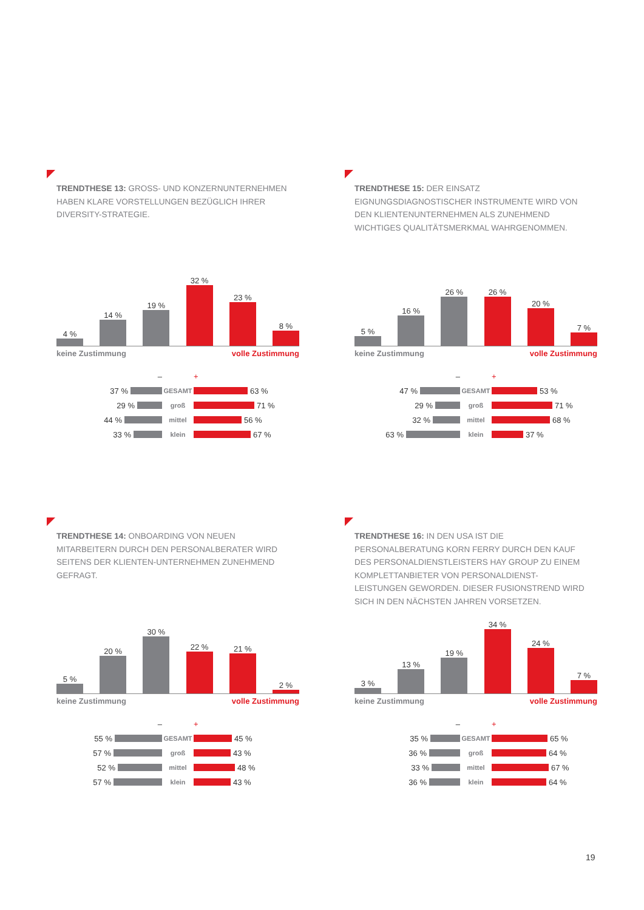TRENDTHESE 13: GROSS- UND KONZERNUNTERNEHMEN HABEN KLARE VORSTELLUNGEN BEZÜGLICH IHRER DIVERSITY-STRATEGIE.
4 %
14 %
19 %
32 %
23 %
8 %
keine Zustimmung volle Zustimmung
– +
37 %
GESAMT
63 %
29 %
groß
71 %
44 %
mittel
56 %
33 %
klein
67 %
TRENDTHESE 15: DER EINSATZ EIGNUNGSDIAGNOSTISCHER INSTRUMENTE WIRD VON DEN KLIENTENUNTERNEHMEN ALS ZUNEHMEND WICHTIGES QUALITÄTSMERKMAL WAHRGENOMMEN.
5 %
16 %
26 %
26 %
20 %
7 %
keine Zustimmung volle Zustimmung
– +
47 %
GESAMT
53 %
29 %
groß
71 %
32 %
mittel
68 %
63 %
klein
37 %
TRENDTHESE 14: ONBOARDING VON NEUEN MITARBEITERN DURCH DEN PERSONALBERATER WIRD SEITENS DER KLIENTEN-UNTERNEHMEN ZUNEHMEND GEFRAGT.
5 %
20 %
30 %
22 %
21 %
2 %
keine Zustimmung volle Zustimmung
– +
55 %
GESAMT
45 %
57 %
groß
43 %
52 %
mittel
48 %
57 %
klein
43 %
TRENDTHESE 16: IN DEN USA IST DIE PERSONALBERATUNG KORN FERRY DURCH DEN KAUF DES PERSONALDIENSTLEISTERS HAY GROUP ZU EINEM KOMPLETTANBIETER VON PERSONALDIENST-LEISTUNGEN GEWORDEN. DIESER FUSIONSTREND WIRD SICH IN DEN NÄCHSTEN JAHREN VORSETZEN.
3 %
13 %
19 %
34 %
24 %
7 %
keine Zustimmung volle Zustimmung
– +
35 %
GESAMT
65 %
36 %
groß
64 %
33 %
mittel
67 %
36 %
klein
64 %
19